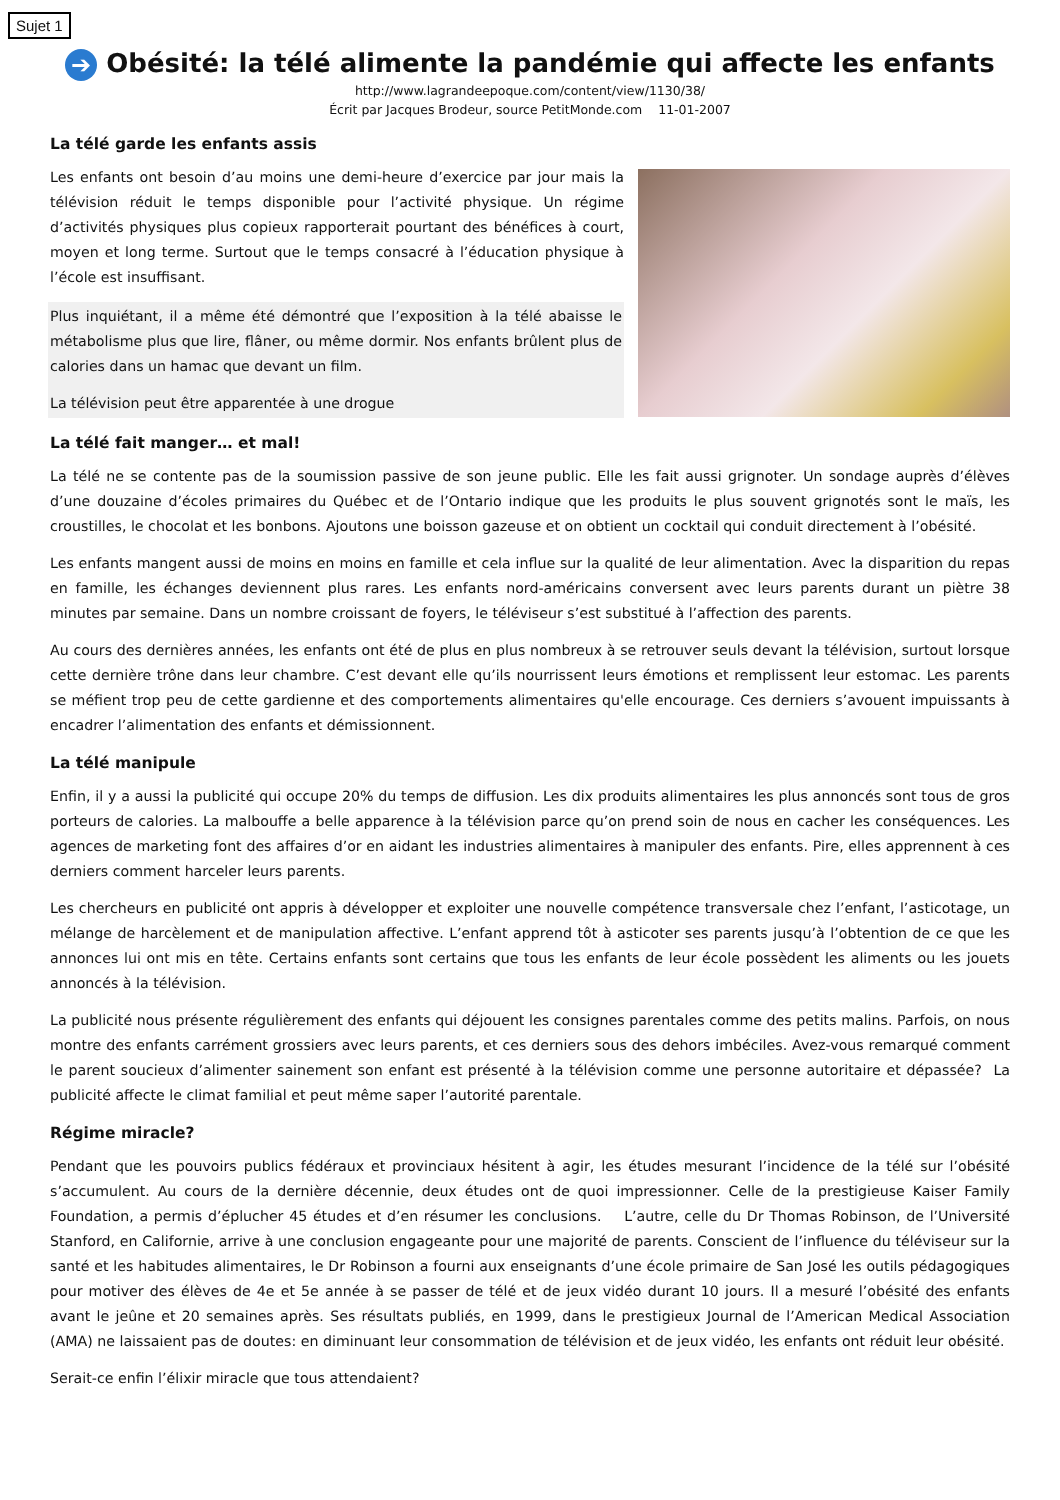Sujet 1
➔ Obésité: la télé alimente la pandémie qui affecte les enfants
http://www.lagrandeepoque.com/content/view/1130/38/
Écrit par Jacques Brodeur, source PetitMonde.com 11-01-2007
La télé garde les enfants assis
Les enfants ont besoin d’au moins une demi-heure d’exercice par jour mais la télévision réduit le temps disponible pour l’activité physique. Un régime d’activités physiques plus copieux rapporterait pourtant des bénéfices à court, moyen et long terme. Surtout que le temps consacré à l’éducation physique à l’école est insuffisant.
Plus inquiétant, il a même été démontré que l’exposition à la télé abaisse le métabolisme plus que lire, flâner, ou même dormir. Nos enfants brûlent plus de calories dans un hamac que devant un film.
La télévision peut être apparentée à une drogue
La télé fait manger… et mal!
La télé ne se contente pas de la soumission passive de son jeune public. Elle les fait aussi grignoter. Un sondage auprès d’élèves d’une douzaine d’écoles primaires du Québec et de l’Ontario indique que les produits le plus souvent grignotés sont le maïs, les croustilles, le chocolat et les bonbons. Ajoutons une boisson gazeuse et on obtient un cocktail qui conduit directement à l’obésité.
Les enfants mangent aussi de moins en moins en famille et cela influe sur la qualité de leur alimentation. Avec la disparition du repas en famille, les échanges deviennent plus rares. Les enfants nord-américains conversent avec leurs parents durant un piètre 38 minutes par semaine. Dans un nombre croissant de foyers, le téléviseur s’est substitué à l’affection des parents.
Au cours des dernières années, les enfants ont été de plus en plus nombreux à se retrouver seuls devant la télévision, surtout lorsque cette dernière trône dans leur chambre. C’est devant elle qu’ils nourrissent leurs émotions et remplissent leur estomac. Les parents se méfient trop peu de cette gardienne et des comportements alimentaires qu'elle encourage. Ces derniers s’avouent impuissants à encadrer l’alimentation des enfants et démissionnent.
La télé manipule
Enfin, il y a aussi la publicité qui occupe 20% du temps de diffusion. Les dix produits alimentaires les plus annoncés sont tous de gros porteurs de calories. La malbouffe a belle apparence à la télévision parce qu’on prend soin de nous en cacher les conséquences. Les agences de marketing font des affaires d’or en aidant les industries alimentaires à manipuler des enfants. Pire, elles apprennent à ces derniers comment harceler leurs parents.
Les chercheurs en publicité ont appris à développer et exploiter une nouvelle compétence transversale chez l’enfant, l’asticotage, un mélange de harcèlement et de manipulation affective. L’enfant apprend tôt à asticoter ses parents jusqu’à l’obtention de ce que les annonces lui ont mis en tête. Certains enfants sont certains que tous les enfants de leur école possèdent les aliments ou les jouets annoncés à la télévision.
La publicité nous présente régulièrement des enfants qui déjouent les consignes parentales comme des petits malins. Parfois, on nous montre des enfants carrément grossiers avec leurs parents, et ces derniers sous des dehors imbéciles. Avez-vous remarqué comment le parent soucieux d’alimenter sainement son enfant est présenté à la télévision comme une personne autoritaire et dépassée? La publicité affecte le climat familial et peut même saper l’autorité parentale.
Régime miracle?
Pendant que les pouvoirs publics fédéraux et provinciaux hésitent à agir, les études mesurant l’incidence de la télé sur l’obésité s’accumulent. Au cours de la dernière décennie, deux études ont de quoi impressionner. Celle de la prestigieuse Kaiser Family Foundation, a permis d’éplucher 45 études et d’en résumer les conclusions. L’autre, celle du Dr Thomas Robinson, de l’Université Stanford, en Californie, arrive à une conclusion engageante pour une majorité de parents. Conscient de l’influence du téléviseur sur la santé et les habitudes alimentaires, le Dr Robinson a fourni aux enseignants d’une école primaire de San José les outils pédagogiques pour motiver des élèves de 4e et 5e année à se passer de télé et de jeux vidéo durant 10 jours. Il a mesuré l’obésité des enfants avant le jeûne et 20 semaines après. Ses résultats publiés, en 1999, dans le prestigieux Journal de l’American Medical Association (AMA) ne laissaient pas de doutes: en diminuant leur consommation de télévision et de jeux vidéo, les enfants ont réduit leur obésité.
Serait-ce enfin l’élixir miracle que tous attendaient?